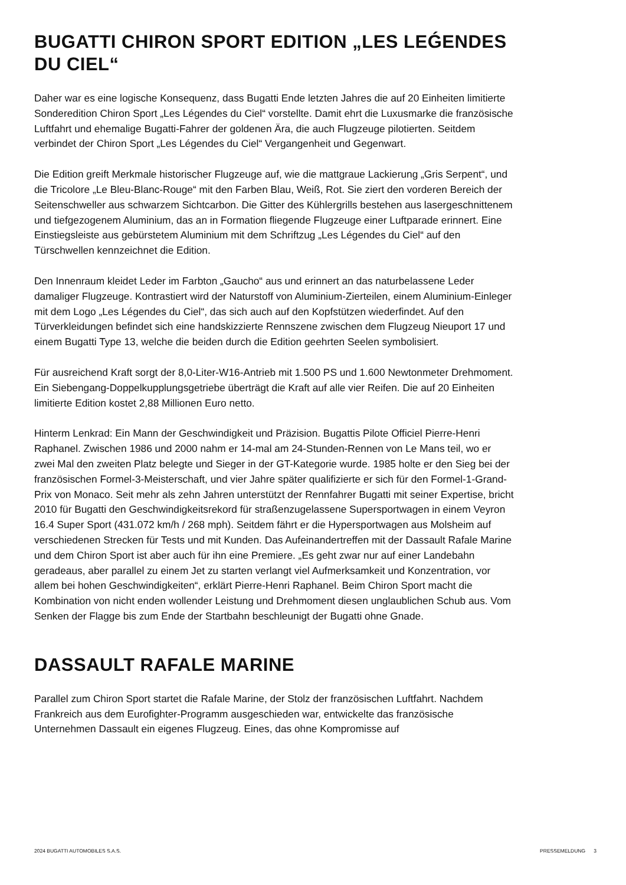BUGATTI CHIRON SPORT EDITION „LES LEǴENDES DU CIEL“
Daher war es eine logische Konsequenz, dass Bugatti Ende letzten Jahres die auf 20 Einheiten limitierte Sonderedition Chiron Sport „Les Légendes du Ciel“ vorstellte. Damit ehrt die Luxusmarke die französische Luftfahrt und ehemalige Bugatti-Fahrer der goldenen Ära, die auch Flugzeuge pilotierten. Seitdem verbindet der Chiron Sport „Les Légendes du Ciel“ Vergangenheit und Gegenwart.
Die Edition greift Merkmale historischer Flugzeuge auf, wie die mattgraue Lackierung „Gris Serpent“, und die Tricolore „Le Bleu-Blanc-Rouge“ mit den Farben Blau, Weiß, Rot. Sie ziert den vorderen Bereich der Seitenschweller aus schwarzem Sichtcarbon. Die Gitter des Kühlergrills bestehen aus lasergeschnittenem und tiefgezogenem Aluminium, das an in Formation fliegende Flugzeuge einer Luftparade erinnert. Eine Einstiegsleiste aus gebürstetem Aluminium mit dem Schriftzug „Les Légendes du Ciel“ auf den Türschwellen kennzeichnet die Edition.
Den Innenraum kleidet Leder im Farbton „Gaucho“ aus und erinnert an das naturbelassene Leder damaliger Flugzeuge. Kontrastiert wird der Naturstoff von Aluminium-Zierteilen, einem Aluminium-Einleger mit dem Logo „Les Légendes du Ciel“, das sich auch auf den Kopfstützen wiederfindet. Auf den Türverkleidungen befindet sich eine handskizzierte Rennszene zwischen dem Flugzeug Nieuport 17 und einem Bugatti Type 13, welche die beiden durch die Edition geehrten Seelen symbolisiert.
Für ausreichend Kraft sorgt der 8,0-Liter-W16-Antrieb mit 1.500 PS und 1.600 Newtonmeter Drehmoment. Ein Siebengang-Doppelkupplungsgetriebe überträgt die Kraft auf alle vier Reifen. Die auf 20 Einheiten limitierte Edition kostet 2,88 Millionen Euro netto.
Hinterm Lenkrad: Ein Mann der Geschwindigkeit und Präzision. Bugattis Pilote Officiel Pierre-Henri Raphanel. Zwischen 1986 und 2000 nahm er 14-mal am 24-Stunden-Rennen von Le Mans teil, wo er zwei Mal den zweiten Platz belegte und Sieger in der GT-Kategorie wurde. 1985 holte er den Sieg bei der französischen Formel-3-Meisterschaft, und vier Jahre später qualifizierte er sich für den Formel-1-Grand-Prix von Monaco. Seit mehr als zehn Jahren unterstützt der Rennfahrer Bugatti mit seiner Expertise, bricht 2010 für Bugatti den Geschwindigkeitsrekord für straßenzugelassene Supersportwagen in einem Veyron 16.4 Super Sport (431.072 km/h / 268 mph). Seitdem fährt er die Hypersportwagen aus Molsheim auf verschiedenen Strecken für Tests und mit Kunden. Das Aufeinandertreffen mit der Dassault Rafale Marine und dem Chiron Sport ist aber auch für ihn eine Premiere. „Es geht zwar nur auf einer Landebahn geradeaus, aber parallel zu einem Jet zu starten verlangt viel Aufmerksamkeit und Konzentration, vor allem bei hohen Geschwindigkeiten“, erklärt Pierre-Henri Raphanel. Beim Chiron Sport macht die Kombination von nicht enden wollender Leistung und Drehmoment diesen unglaublichen Schub aus. Vom Senken der Flagge bis zum Ende der Startbahn beschleunigt der Bugatti ohne Gnade.
DASSAULT RAFALE MARINE
Parallel zum Chiron Sport startet die Rafale Marine, der Stolz der französischen Luftfahrt. Nachdem Frankreich aus dem Eurofighter-Programm ausgeschieden war, entwickelte das französische Unternehmen Dassault ein eigenes Flugzeug. Eines, das ohne Kompromisse auf
2024 BUGATTI AUTOMOBILES S.A.S. PRESSEMELDUNG 3